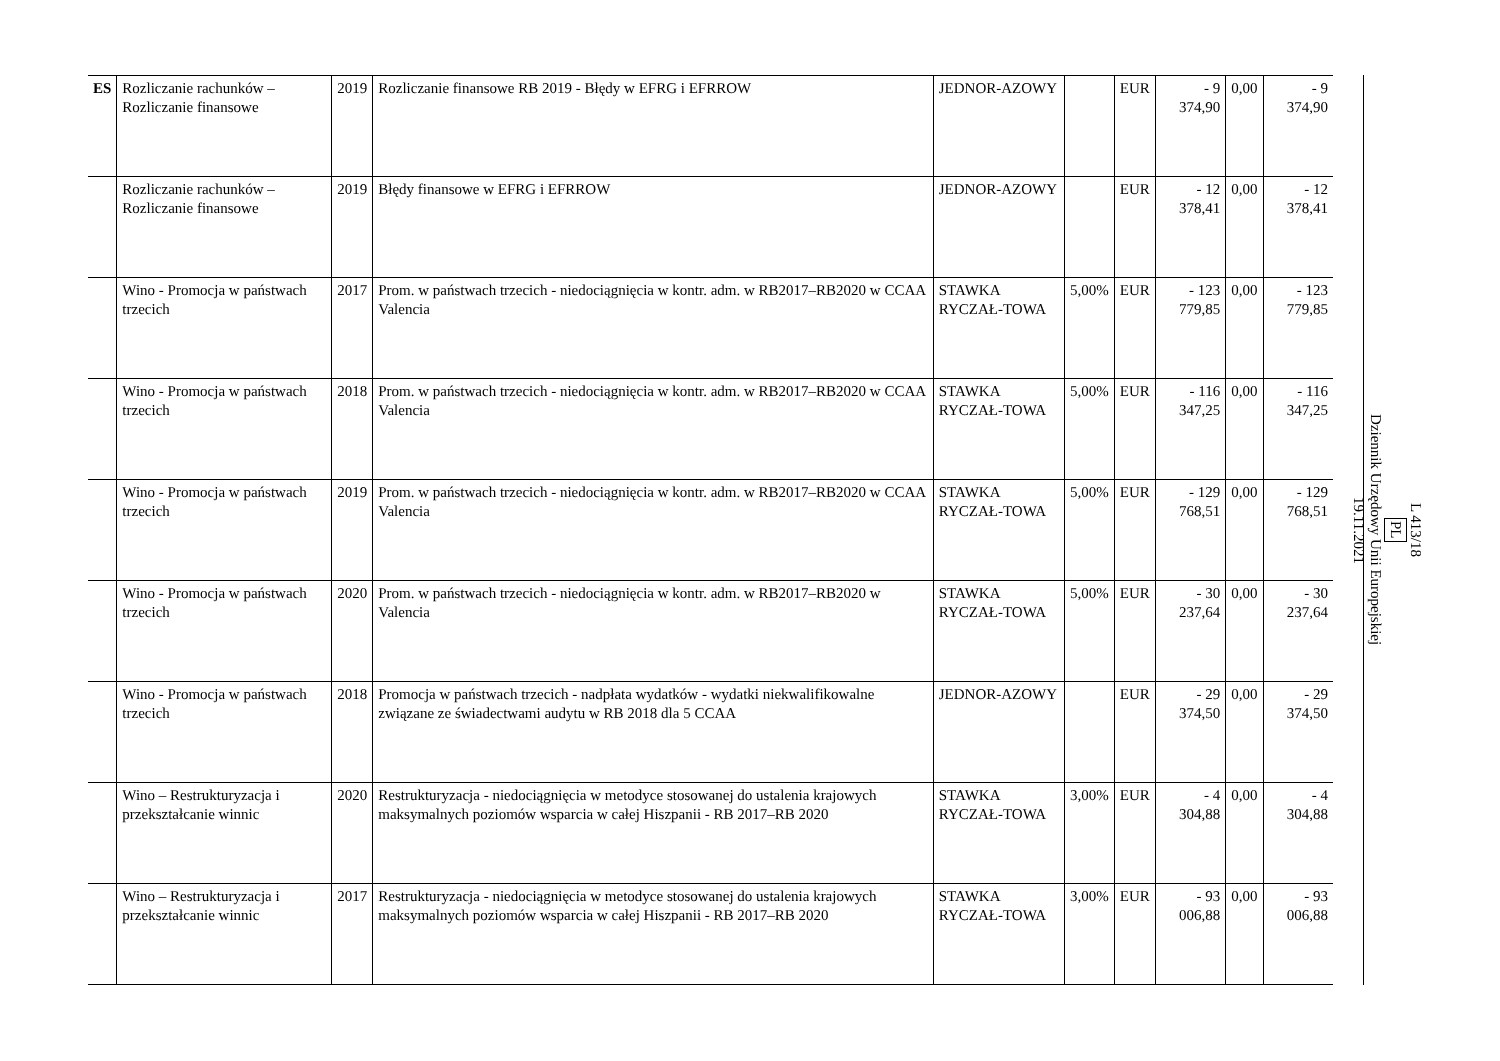| ES | Rozliczanie rachunków – Rozliczanie finansowe | 2019 | Rozliczanie finansowe RB 2019 - Błędy w EFRG i EFRROW | JEDNOR-AZOWY | | EUR | - 9 374,90 | 0,00 | - 9 374,90 |
| | Rozliczanie rachunków – Rozliczanie finansowe | 2019 | Błędy finansowe w EFRG i EFRROW | JEDNOR-AZOWY | | EUR | - 12 378,41 | 0,00 | - 12 378,41 |
| | Wino - Promocja w państwach trzecich | 2017 | Prom. w państwach trzecich - niedociągnięcia w kontr. adm. w RB2017–RB2020 w CCAA Valencia | STAWKA RYCZAŁ-TOWA | 5,00% | EUR | - 123 779,85 | 0,00 | - 123 779,85 |
| | Wino - Promocja w państwach trzecich | 2018 | Prom. w państwach trzecich - niedociągnięcia w kontr. adm. w RB2017–RB2020 w CCAA Valencia | STAWKA RYCZAŁ-TOWA | 5,00% | EUR | - 116 347,25 | 0,00 | - 116 347,25 |
| | Wino - Promocja w państwach trzecich | 2019 | Prom. w państwach trzecich - niedociągnięcia w kontr. adm. w RB2017–RB2020 w CCAA Valencia | STAWKA RYCZAŁ-TOWA | 5,00% | EUR | - 129 768,51 | 0,00 | - 129 768,51 |
| | Wino - Promocja w państwach trzecich | 2020 | Prom. w państwach trzecich - niedociągnięcia w kontr. adm. w RB2017–RB2020 w Valencia | STAWKA RYCZAŁ-TOWA | 5,00% | EUR | - 30 237,64 | 0,00 | - 30 237,64 |
| | Wino - Promocja w państwach trzecich | 2018 | Promocja w państwach trzecich - nadpłata wydatków - wydatki niekwalifikowalne związane ze świadectwami audytu w RB 2018 dla 5 CCAA | JEDNOR-AZOWY | | EUR | - 29 374,50 | 0,00 | - 29 374,50 |
| | Wino – Restrukturyzacja i przekształcanie winnic | 2020 | Restrukturyzacja - niedociągnięcia w metodyce stosowanej do ustalenia krajowych maksymalnych poziomów wsparcia w całej Hiszpanii - RB 2017–RB 2020 | STAWKA RYCZAŁ-TOWA | 3,00% | EUR | - 4 304,88 | 0,00 | - 4 304,88 |
| | Wino – Restrukturyzacja i przekształcanie winnic | 2017 | Restrukturyzacja - niedociągnięcia w metodyce stosowanej do ustalenia krajowych maksymalnych poziomów wsparcia w całej Hiszpanii - RB 2017–RB 2020 | STAWKA RYCZAŁ-TOWA | 3,00% | EUR | - 93 006,88 | 0,00 | - 93 006,88 |
L 413/18
PL
Dziennik Urzędowy Unii Europejskiej
19.11.2021